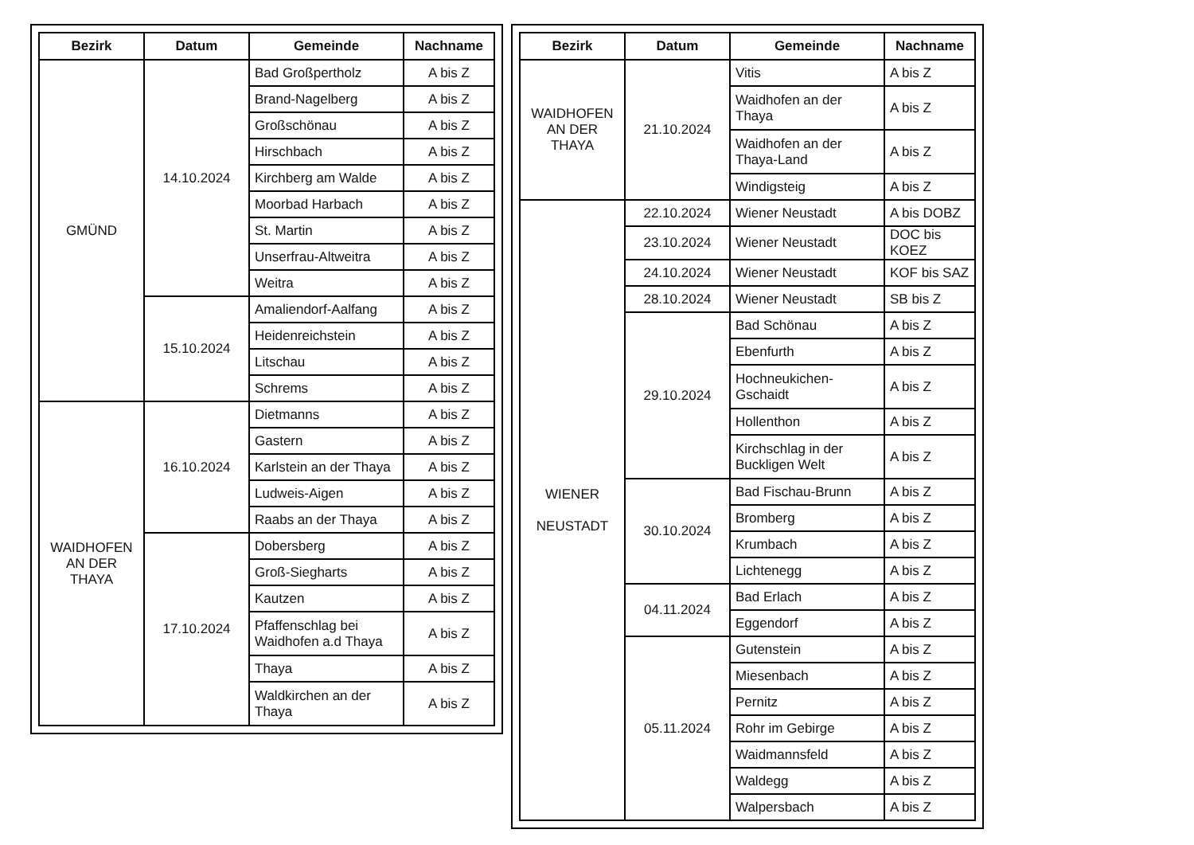| Bezirk | Datum | Gemeinde | Nachname |
| --- | --- | --- | --- |
| GMÜND | 14.10.2024 | Bad Großpertholz | A bis Z |
| | | Brand-Nagelberg | A bis Z |
| | | Großschönau | A bis Z |
| | | Hirschbach | A bis Z |
| | | Kirchberg am Walde | A bis Z |
| | | Moorbad Harbach | A bis Z |
| | | St. Martin | A bis Z |
| | | Unserfrau-Altweitra | A bis Z |
| | | Weitra | A bis Z |
| | 15.10.2024 | Amaliendorf-Aalfang | A bis Z |
| | | Heidenreichstein | A bis Z |
| | | Litschau | A bis Z |
| | | Schrems | A bis Z |
| WAIDHOFEN AN DER THAYA | 16.10.2024 | Dietmanns | A bis Z |
| | | Gastern | A bis Z |
| | | Karlstein an der Thaya | A bis Z |
| | | Ludweis-Aigen | A bis Z |
| | | Raabs an der Thaya | A bis Z |
| | 17.10.2024 | Dobersberg | A bis Z |
| | | Groß-Siegharts | A bis Z |
| | | Kautzen | A bis Z |
| | | Pfaffenschlag bei Waidhofen a.d Thaya | A bis Z |
| | | Thaya | A bis Z |
| | | Waldkirchen an der Thaya | A bis Z |
| Bezirk | Datum | Gemeinde | Nachname |
| --- | --- | --- | --- |
| WAIDHOFEN AN DER THAYA | 21.10.2024 | Vitis | A bis Z |
| | | Waidhofen an der Thaya | A bis Z |
| | | Waidhofen an der Thaya-Land | A bis Z |
| | | Windigsteig | A bis Z |
| WIENER NEUSTADT | 22.10.2024 | Wiener Neustadt | A bis DOBZ |
| | 23.10.2024 | Wiener Neustadt | DOC bis KOEZ |
| | 24.10.2024 | Wiener Neustadt | KOF bis SAZ |
| | 28.10.2024 | Wiener Neustadt | SB bis Z |
| | 29.10.2024 | Bad Schönau | A bis Z |
| | | Ebenfurth | A bis Z |
| | | Hochneukichen-Gschaidt | A bis Z |
| | | Hollenthon | A bis Z |
| | | Kirchschlag in der Buckligen Welt | A bis Z |
| | 30.10.2024 | Bad Fischau-Brunn | A bis Z |
| | | Bromberg | A bis Z |
| | | Krumbach | A bis Z |
| | | Lichtenegg | A bis Z |
| | 04.11.2024 | Bad Erlach | A bis Z |
| | | Eggendorf | A bis Z |
| | 05.11.2024 | Gutenstein | A bis Z |
| | | Miesenbach | A bis Z |
| | | Pernitz | A bis Z |
| | | Rohr im Gebirge | A bis Z |
| | | Waidmannsfeld | A bis Z |
| | | Waldegg | A bis Z |
| | | Walpersbach | A bis Z |